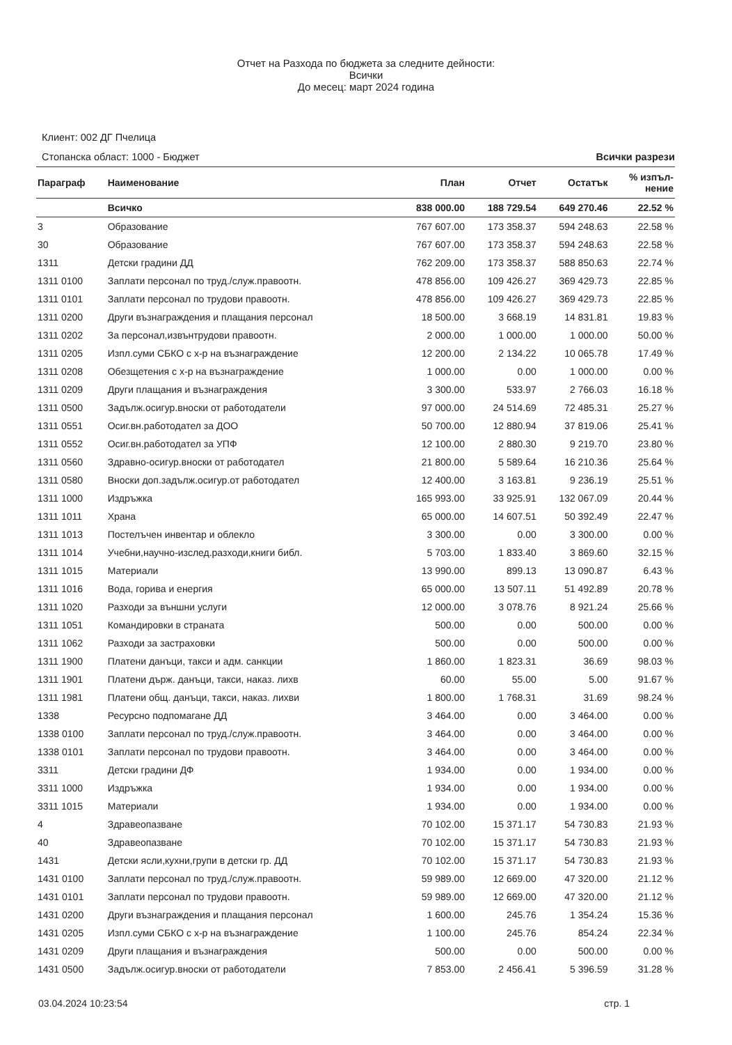Отчет на Разхода по бюджета за следните дейности:
Всички
До месец: март 2024 година
Клиент: 002 ДГ Пчелица
Всички разрези Стопанска област: 1000 - Бюджет
| Параграф | Наименование | План | Отчет | Остатък | % изпъл- нение |
| --- | --- | --- | --- | --- | --- |
| | Всичко | 838 000.00 | 188 729.54 | 649 270.46 | 22.52 % |
| 3 | Образование | 767 607.00 | 173 358.37 | 594 248.63 | 22.58 % |
| 30 | Образование | 767 607.00 | 173 358.37 | 594 248.63 | 22.58 % |
| 1311 | Детски градини ДД | 762 209.00 | 173 358.37 | 588 850.63 | 22.74 % |
| 1311 0100 | Заплати персонал по труд./служ.правоотн. | 478 856.00 | 109 426.27 | 369 429.73 | 22.85 % |
| 1311 0101 | Заплати персонал по трудови правоотн. | 478 856.00 | 109 426.27 | 369 429.73 | 22.85 % |
| 1311 0200 | Други възнаграждения и плащания персонал | 18 500.00 | 3 668.19 | 14 831.81 | 19.83 % |
| 1311 0202 | За персонал,извънтрудови правоотн. | 2 000.00 | 1 000.00 | 1 000.00 | 50.00 % |
| 1311 0205 | Изпл.суми СБКО с х-р на възнаграждение | 12 200.00 | 2 134.22 | 10 065.78 | 17.49 % |
| 1311 0208 | Обезщетения с х-р на възнаграждение | 1 000.00 | 0.00 | 1 000.00 | 0.00 % |
| 1311 0209 | Други плащания и възнаграждения | 3 300.00 | 533.97 | 2 766.03 | 16.18 % |
| 1311 0500 | Задълж.осигур.вноски от работодатели | 97 000.00 | 24 514.69 | 72 485.31 | 25.27 % |
| 1311 0551 | Осиг.вн.работодател за ДОО | 50 700.00 | 12 880.94 | 37 819.06 | 25.41 % |
| 1311 0552 | Осиг.вн.работодател за УПФ | 12 100.00 | 2 880.30 | 9 219.70 | 23.80 % |
| 1311 0560 | Здравно-осигур.вноски от работодател | 21 800.00 | 5 589.64 | 16 210.36 | 25.64 % |
| 1311 0580 | Вноски доп.задълж.осигур.от работодател | 12 400.00 | 3 163.81 | 9 236.19 | 25.51 % |
| 1311 1000 | Издръжка | 165 993.00 | 33 925.91 | 132 067.09 | 20.44 % |
| 1311 1011 | Храна | 65 000.00 | 14 607.51 | 50 392.49 | 22.47 % |
| 1311 1013 | Постелъчен инвентар и облекло | 3 300.00 | 0.00 | 3 300.00 | 0.00 % |
| 1311 1014 | Учебни,научно-изслед.разходи,книги библ. | 5 703.00 | 1 833.40 | 3 869.60 | 32.15 % |
| 1311 1015 | Материали | 13 990.00 | 899.13 | 13 090.87 | 6.43 % |
| 1311 1016 | Вода, горива и енергия | 65 000.00 | 13 507.11 | 51 492.89 | 20.78 % |
| 1311 1020 | Разходи за външни услуги | 12 000.00 | 3 078.76 | 8 921.24 | 25.66 % |
| 1311 1051 | Командировки в страната | 500.00 | 0.00 | 500.00 | 0.00 % |
| 1311 1062 | Разходи за застраховки | 500.00 | 0.00 | 500.00 | 0.00 % |
| 1311 1900 | Платени данъци, такси и адм. санкции | 1 860.00 | 1 823.31 | 36.69 | 98.03 % |
| 1311 1901 | Платени държ. данъци, такси, наказ. лихв | 60.00 | 55.00 | 5.00 | 91.67 % |
| 1311 1981 | Платени общ. данъци, такси, наказ. лихви | 1 800.00 | 1 768.31 | 31.69 | 98.24 % |
| 1338 | Ресурсно подпомагане ДД | 3 464.00 | 0.00 | 3 464.00 | 0.00 % |
| 1338 0100 | Заплати персонал по труд./служ.правоотн. | 3 464.00 | 0.00 | 3 464.00 | 0.00 % |
| 1338 0101 | Заплати персонал по трудови правоотн. | 3 464.00 | 0.00 | 3 464.00 | 0.00 % |
| 3311 | Детски градини ДФ | 1 934.00 | 0.00 | 1 934.00 | 0.00 % |
| 3311 1000 | Издръжка | 1 934.00 | 0.00 | 1 934.00 | 0.00 % |
| 3311 1015 | Материали | 1 934.00 | 0.00 | 1 934.00 | 0.00 % |
| 4 | Здравеопазване | 70 102.00 | 15 371.17 | 54 730.83 | 21.93 % |
| 40 | Здравеопазване | 70 102.00 | 15 371.17 | 54 730.83 | 21.93 % |
| 1431 | Детски ясли,кухни,групи в детски гр. ДД | 70 102.00 | 15 371.17 | 54 730.83 | 21.93 % |
| 1431 0100 | Заплати персонал по труд./служ.правоотн. | 59 989.00 | 12 669.00 | 47 320.00 | 21.12 % |
| 1431 0101 | Заплати персонал по трудови правоотн. | 59 989.00 | 12 669.00 | 47 320.00 | 21.12 % |
| 1431 0200 | Други възнаграждения и плащания персонал | 1 600.00 | 245.76 | 1 354.24 | 15.36 % |
| 1431 0205 | Изпл.суми СБКО с х-р на възнаграждение | 1 100.00 | 245.76 | 854.24 | 22.34 % |
| 1431 0209 | Други плащания и възнаграждения | 500.00 | 0.00 | 500.00 | 0.00 % |
| 1431 0500 | Задълж.осигур.вноски от работодатели | 7 853.00 | 2 456.41 | 5 396.59 | 31.28 % |
стр. 1 03.04.2024 10:23:54